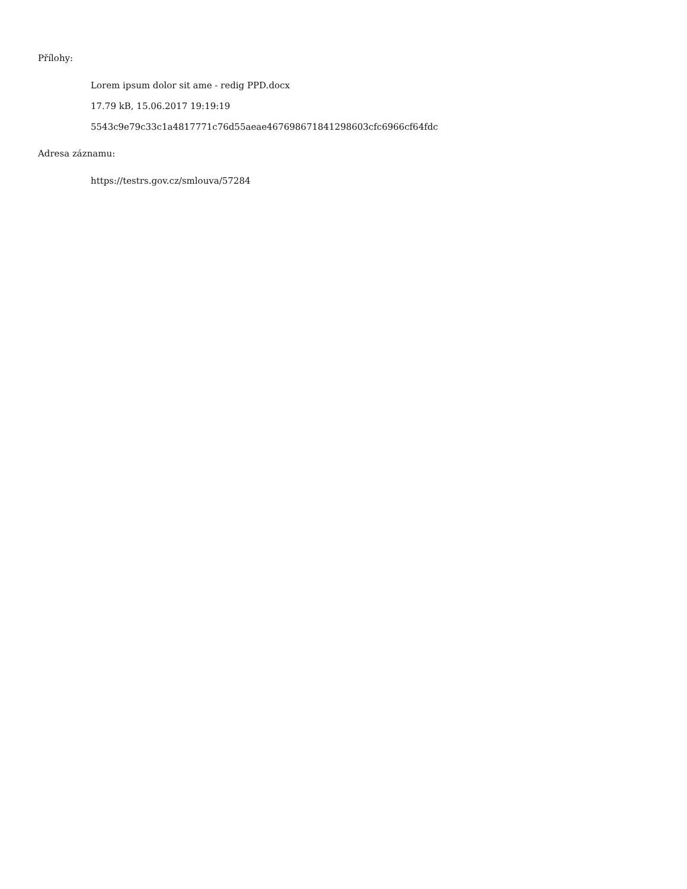Přílohy:
Lorem ipsum dolor sit ame - redig PPD.docx
17.79 kB, 15.06.2017 19:19:19
5543c9e79c33c1a4817771c76d55aeae467698671841298603cfc6966cf64fdc
Adresa záznamu:
https://testrs.gov.cz/smlouva/57284